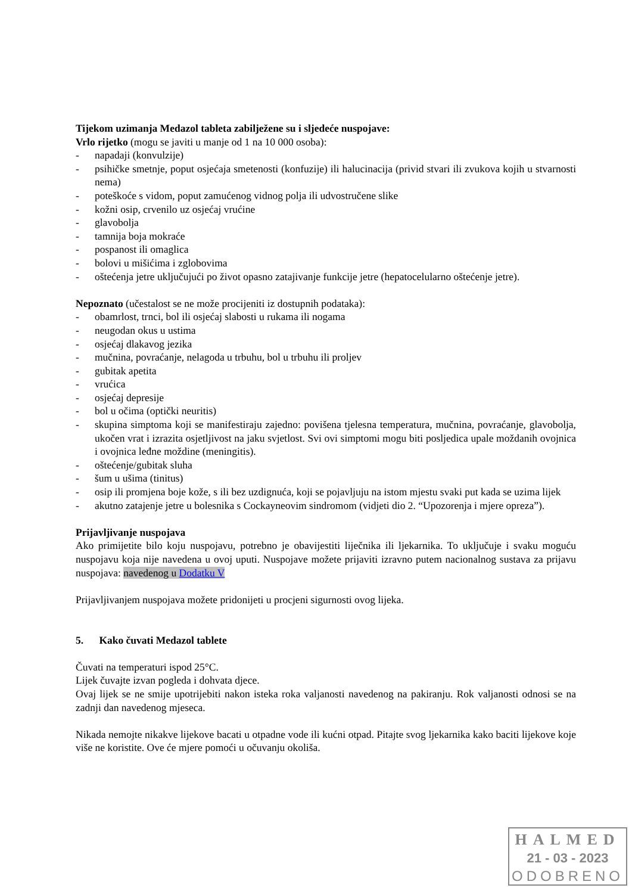Tijekom uzimanja Medazol tableta zabilježene su i sljedeće nuspojave:
Vrlo rijetko (mogu se javiti u manje od 1 na 10 000 osoba):
- napadaji (konvulzije)
- psihičke smetnje, poput osjećaja smetenosti (konfuzije) ili halucinacija (privid stvari ili zvukova kojih u stvarnosti nema)
- poteškoće s vidom, poput zamućenog vidnog polja ili udvostručene slike
- kožni osip, crvenilo uz osjećaj vrućine
- glavobolja
- tamnija boja mokraće
- pospanost ili omaglica
- bolovi u mišićima i zglobovima
- oštećenja jetre uključujući po život opasno zatajivanje funkcije jetre (hepatocelularno oštećenje jetre).
Nepoznato (učestalost se ne može procijeniti iz dostupnih podataka):
- obamrlost, trnci, bol ili osjećaj slabosti u rukama ili nogama
- neugodan okus u ustima
- osjećaj dlakavog jezika
- mučnina, povraćanje, nelagoda u trbuhu, bol u trbuhu ili proljev
- gubitak apetita
- vrućica
- osjećaj depresije
- bol u očima (optički neuritis)
- skupina simptoma koji se manifestiraju zajedno: povišena tjelesna temperatura, mučnina, povraćanje, glavobolja, ukočen vrat i izrazita osjetljivost na jaku svjetlost. Svi ovi simptomi mogu biti posljedica upale moždanih ovojnica i ovojnica leđne moždine (meningitis).
- oštećenje/gubitak sluha
- šum u ušima (tinitus)
- osip ili promjena boje kože, s ili bez uzdignuća, koji se pojavljuju na istom mjestu svaki put kada se uzima lijek
- akutno zatajenje jetre u bolesnika s Cockayneovim sindromom (vidjeti dio 2. “Upozorenja i mjere opreza”).
Prijavljivanje nuspojava
Ako primijetite bilo koju nuspojavu, potrebno je obavijestiti liječnika ili ljekarnika. To uključuje i svaku moguću nuspojavu koja nije navedena u ovoj uputi. Nuspojave možete prijaviti izravno putem nacionalnog sustava za prijavu nuspojava: navedenog u Dodatku V
Prijavljivanjem nuspojava možete pridonijeti u procjeni sigurnosti ovog lijeka.
5. Kako čuvati Medazol tablete
Čuvati na temperaturi ispod 25°C.
Lijek čuvajte izvan pogleda i dohvata djece.
Ovaj lijek se ne smije upotrijebiti nakon isteka roka valjanosti navedenog na pakiranju. Rok valjanosti odnosi se na zadnji dan navedenog mjeseca.
Nikada nemojte nikakve lijekove bacati u otpadne vode ili kućni otpad. Pitajte svog ljekarnika kako baciti lijekove koje više ne koristite. Ove će mjere pomoći u očuvanju okoliša.
HALMED
21 - 03 - 2023
ODOBRENO